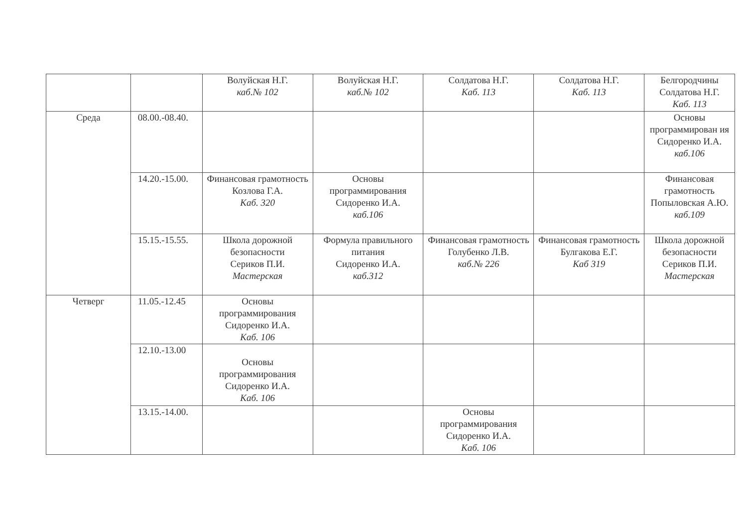| | | Волуйская Н.Г. каб.№ 102 | Волуйская Н.Г. каб.№ 102 | Солдатова Н.Г. Каб. 113 | Солдатова Н.Г. Каб. 113 | Белгородчины Солдатова Н.Г. Каб. 113 |
| Среда | 08.00.-08.40. | | | | | Основы программирован ия Сидоренко И.А. каб.106 |
| | 14.20.-15.00. | Финансовая грамотность Козлова Г.А. Каб. 320 | Основы программирования Сидоренко И.А. каб.106 | | | Финансовая грамотность Попыловская А.Ю. каб.109 |
| | 15.15.-15.55. | Школа дорожной безопасности Сериков П.И. Мастерская | Формула правильного питания Сидоренко И.А. каб.312 | Финансовая грамотность Голубенко Л.В. каб.№ 226 | Финансовая грамотность Булгакова Е.Г. Каб 319 | Школа дорожной безопасности Сериков П.И. Мастерская |
| Четверг | 11.05.-12.45 | Основы программирования Сидоренко И.А. Каб. 106 | | | | |
| | 12.10.-13.00 | Основы программирования Сидоренко И.А. Каб. 106 | | | | |
| | 13.15.-14.00. | | | Основы программирования Сидоренко И.А. Каб. 106 | | |